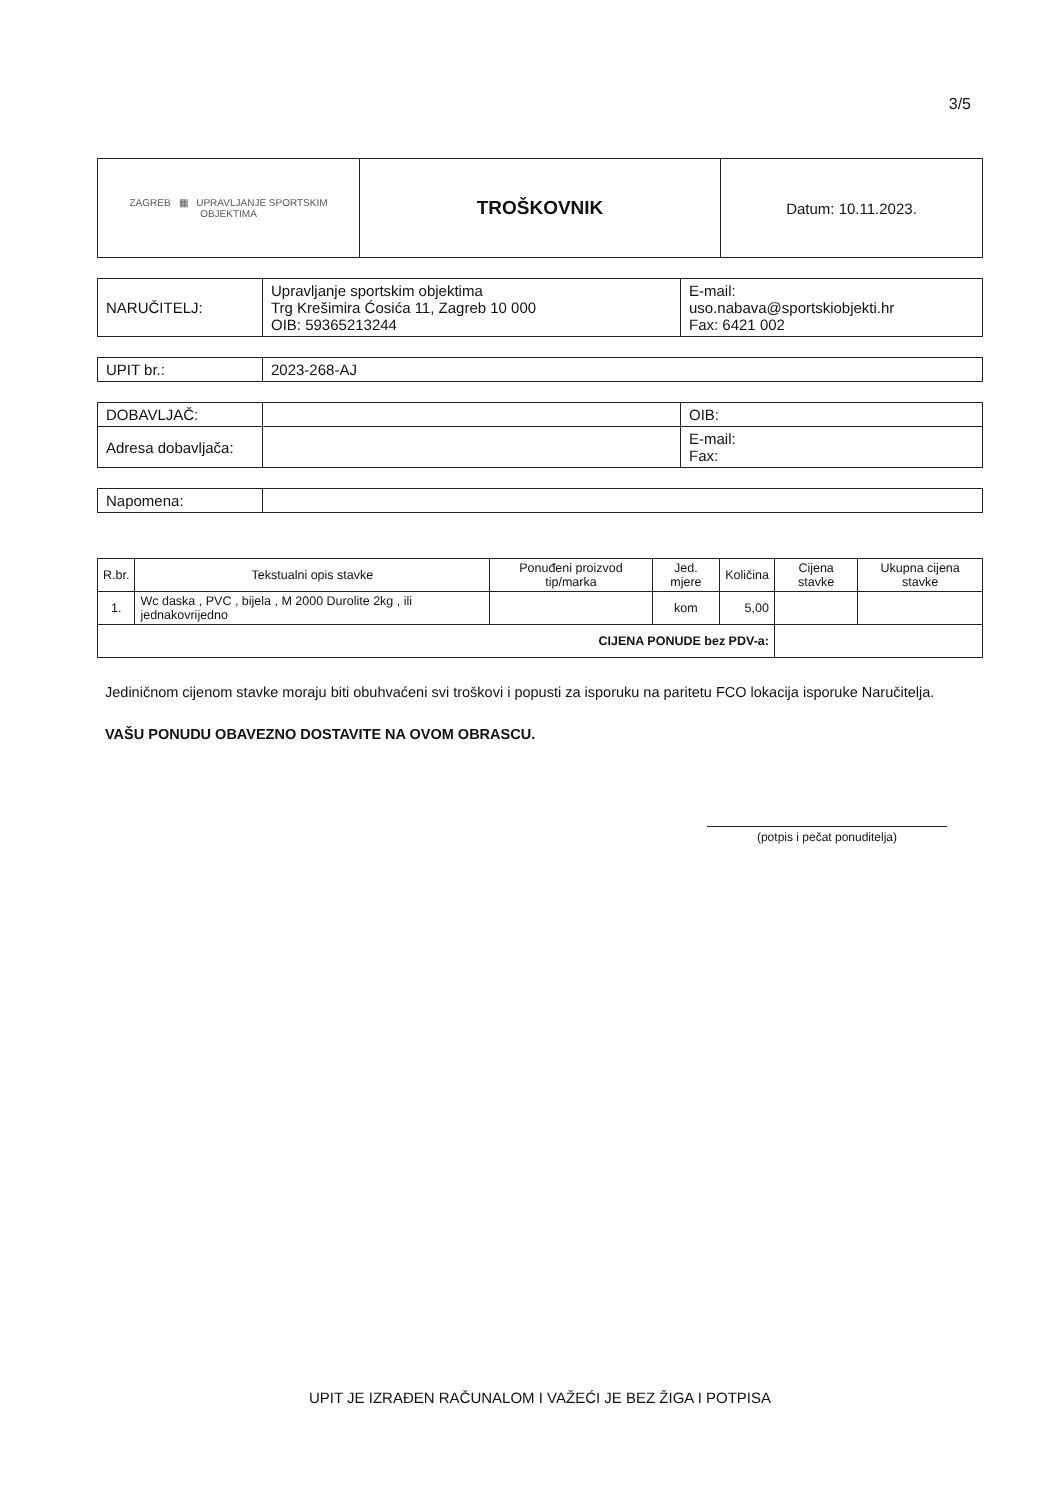3/5
| ZAGREB ▦ UPRAVLJANJE SPORTSKIM OBJEKTIMA | TROŠKOVNIK | Datum: 10.11.2023. |
| NARUČITELJ: | Upravljanje sportskim objektima Trg Krešimira Ćosića 11, Zagreb 10 000 OIB: 59365213244 | E-mail: uso.nabava@sportskiobjekti.hr Fax: 6421 002 |
| UPIT br.: | 2023-268-AJ |
| DOBAVLJAČ: | | OIB: |
| Adresa dobavljača: | | E-mail: Fax: |
| Napomena: | |
| R.br. | Tekstualni opis stavke | Ponuđeni proizvod tip/marka | Jed. mjere | Količina | Cijena stavke | Ukupna cijena stavke |
| --- | --- | --- | --- | --- | --- | --- |
| 1. | Wc daska , PVC , bijela , M 2000 Durolite 2kg , ili jednakovrijedno | | kom | 5,00 | | |
| CIJENA PONUDE bez PDV-a: | | | | | | |
Jediničnom cijenom stavke moraju biti obuhvaćeni svi troškovi i popusti za isporuku na paritetu FCO lokacija isporuke Naručitelja.
VAŠU PONUDU OBAVEZNO DOSTAVITE NA OVOM OBRASCU.
(potpis i pečat ponuditelja)
UPIT JE IZRAĐEN RAČUNALOM I VAŽEĆI JE BEZ ŽIGA I POTPISA